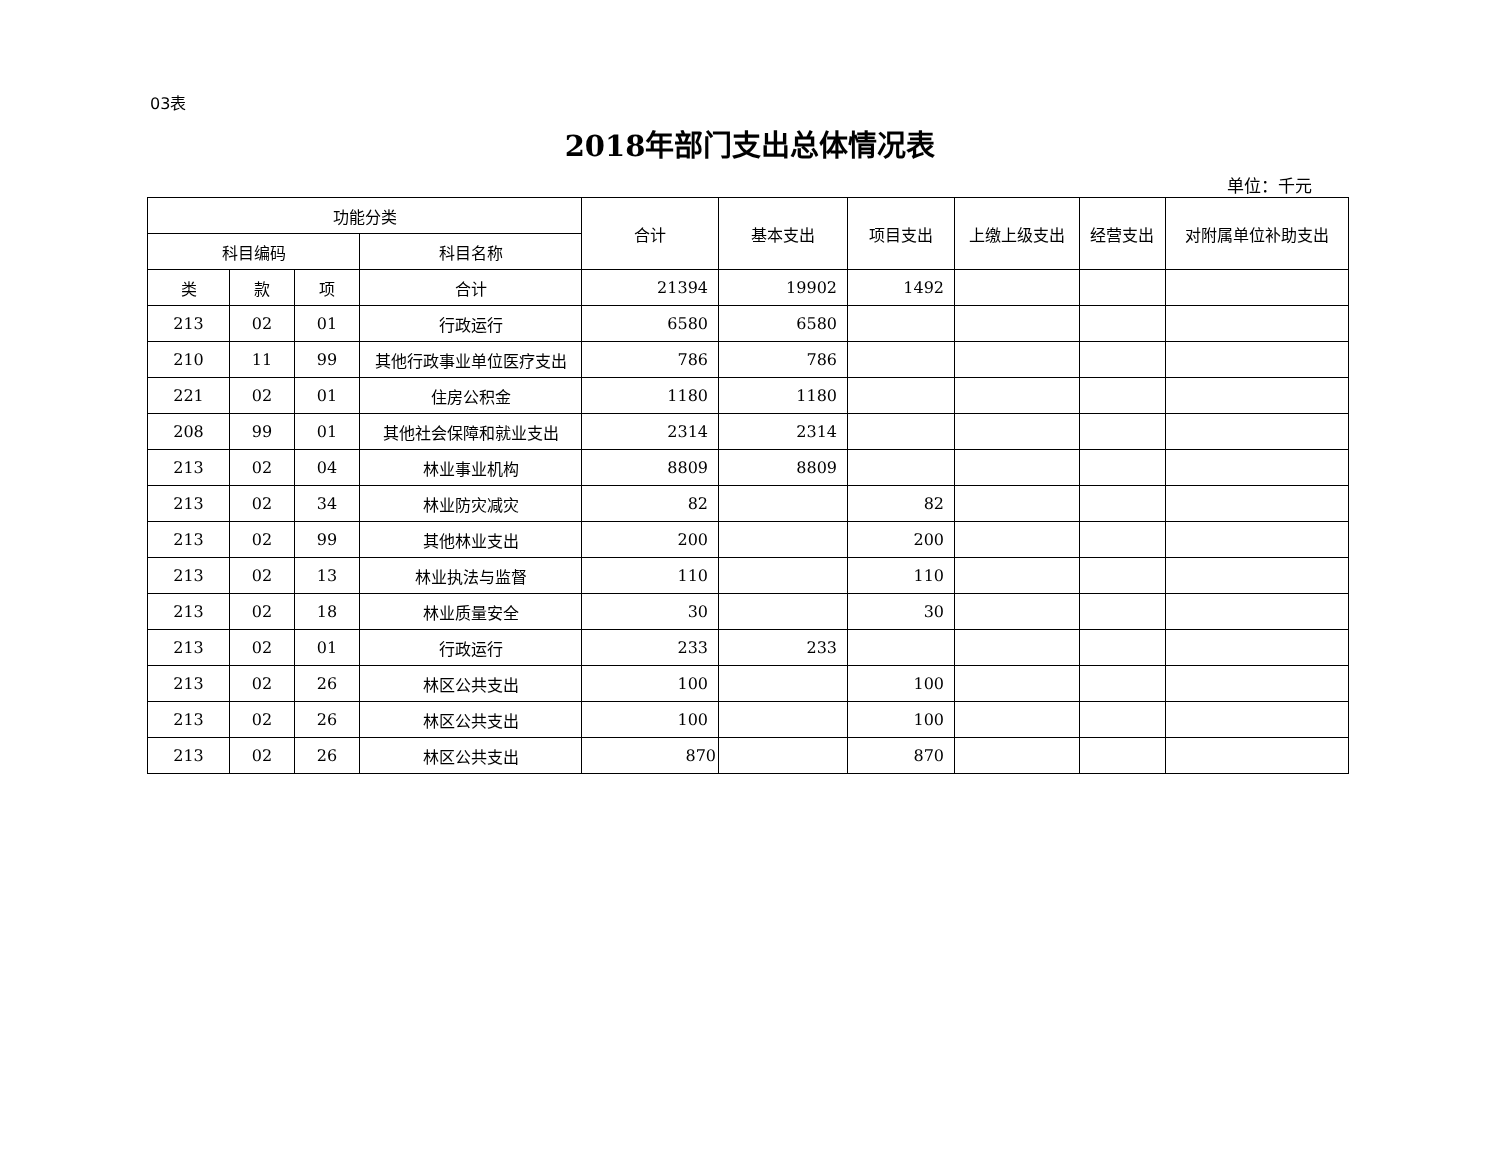03表
2018年部门支出总体情况表
单位：千元
| 功能分类 | | | | 合计 | 基本支出 | 项目支出 | 上缴上级支出 | 经营支出 | 对附属单位补助支出 |
| --- | --- | --- | --- | --- | --- | --- | --- | --- | --- |
| 科目编码 | | | 科目名称 | | | | | | |
| 类 | 款 | 项 | 合计 | 21394 | 19902 | 1492 | | | |
| 213 | 02 | 01 | 行政运行 | 6580 | 6580 | | | | |
| 210 | 11 | 99 | 其他行政事业单位医疗支出 | 786 | 786 | | | | |
| 221 | 02 | 01 | 住房公积金 | 1180 | 1180 | | | | |
| 208 | 99 | 01 | 其他社会保障和就业支出 | 2314 | 2314 | | | | |
| 213 | 02 | 04 | 林业事业机构 | 8809 | 8809 | | | | |
| 213 | 02 | 34 | 林业防灾减灾 | 82 | | 82 | | | |
| 213 | 02 | 99 | 其他林业支出 | 200 | | 200 | | | |
| 213 | 02 | 13 | 林业执法与监督 | 110 | | 110 | | | |
| 213 | 02 | 18 | 林业质量安全 | 30 | | 30 | | | |
| 213 | 02 | 01 | 行政运行 | 233 | 233 | | | | |
| 213 | 02 | 26 | 林区公共支出 | 100 | | 100 | | | |
| 213 | 02 | 26 | 林区公共支出 | 100 | | 100 | | | |
| 213 | 02 | 26 | 林区公共支出 | 870 | | 870 | | | |